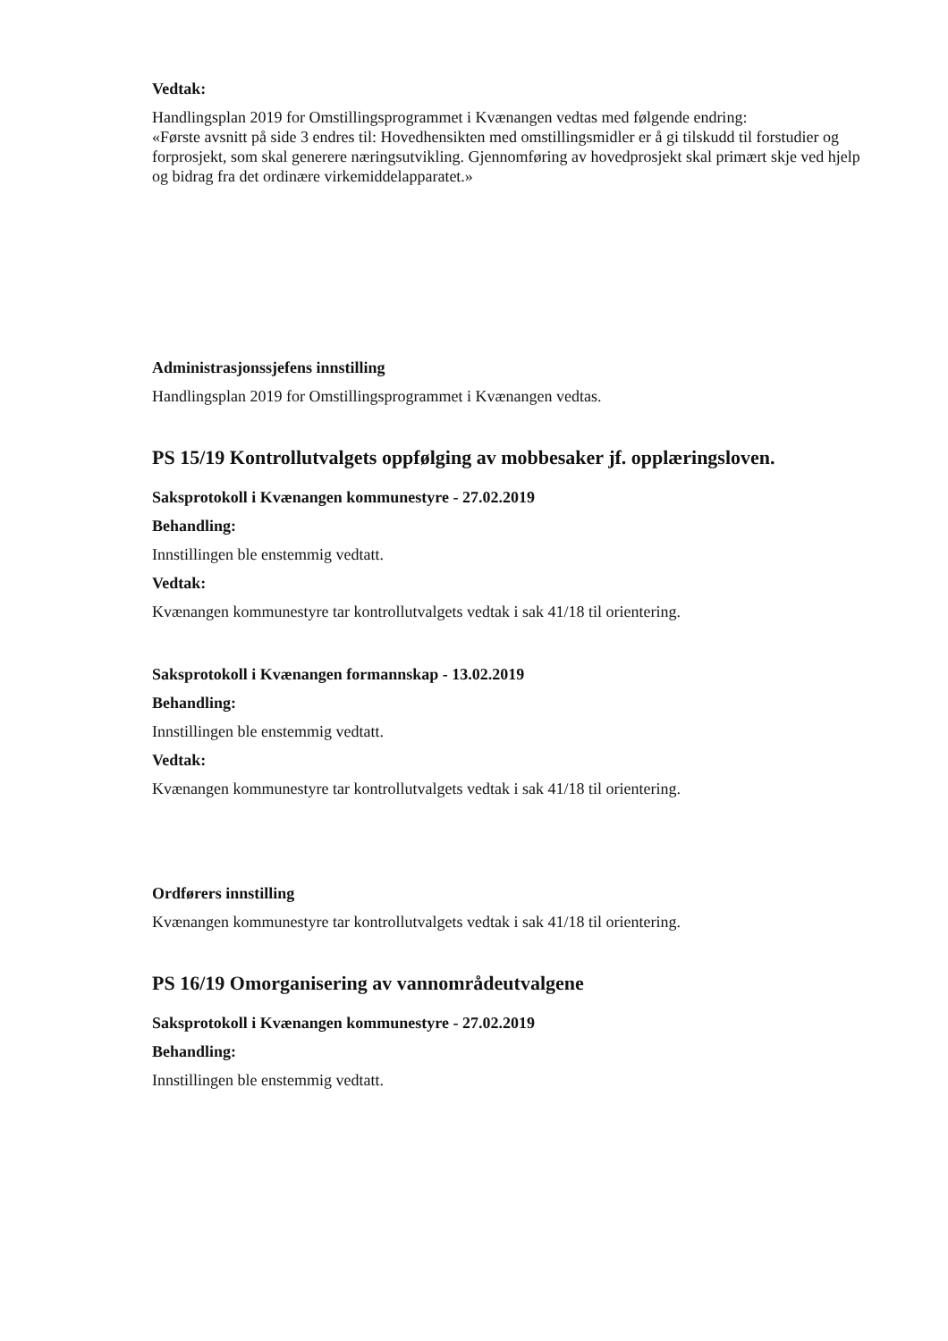Vedtak:
Handlingsplan 2019 for Omstillingsprogrammet i Kvænangen vedtas med følgende endring:
«Første avsnitt på side 3 endres til: Hovedhensikten med omstillingsmidler er å gi tilskudd til forstudier og forprosjekt, som skal generere næringsutvikling. Gjennomføring av hovedprosjekt skal primært skje ved hjelp og bidrag fra det ordinære virkemiddelapparatet.»
Administrasjonssjefens innstilling
Handlingsplan 2019 for Omstillingsprogrammet i Kvænangen vedtas.
PS 15/19 Kontrollutvalgets oppfølging av mobbesaker jf. opplæringsloven.
Saksprotokoll i Kvænangen kommunestyre - 27.02.2019
Behandling:
Innstillingen ble enstemmig vedtatt.
Vedtak:
Kvænangen kommunestyre tar kontrollutvalgets vedtak i sak 41/18 til orientering.
Saksprotokoll i Kvænangen formannskap - 13.02.2019
Behandling:
Innstillingen ble enstemmig vedtatt.
Vedtak:
Kvænangen kommunestyre tar kontrollutvalgets vedtak i sak 41/18 til orientering.
Ordførers innstilling
Kvænangen kommunestyre tar kontrollutvalgets vedtak i sak 41/18 til orientering.
PS 16/19 Omorganisering av vannområdeutvalgene
Saksprotokoll i Kvænangen kommunestyre - 27.02.2019
Behandling:
Innstillingen ble enstemmig vedtatt.